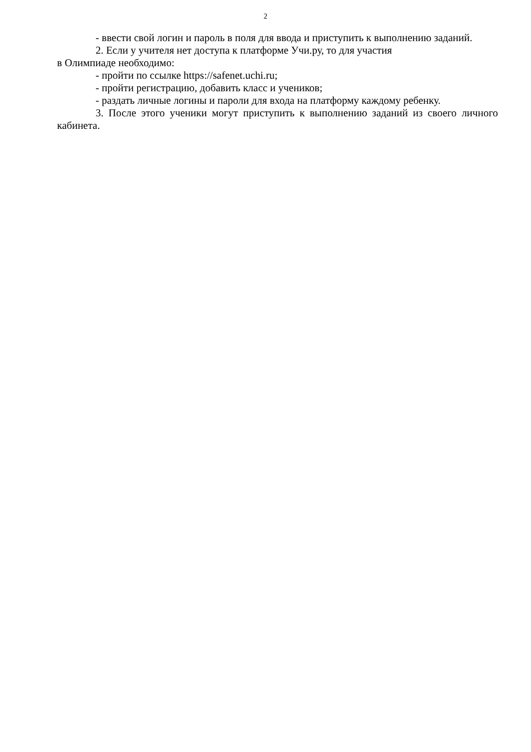2
- ввести свой логин и пароль в поля для ввода и приступить к выполнению заданий.
2. Если у учителя нет доступа к платформе Учи.ру, то для участия
в Олимпиаде необходимо:
- пройти по ссылке https://safenet.uchi.ru;
- пройти регистрацию, добавить класс и учеников;
- раздать личные логины и пароли для входа на платформу каждому ребенку.
3. После этого ученики могут приступить к выполнению заданий из своего личного кабинета.